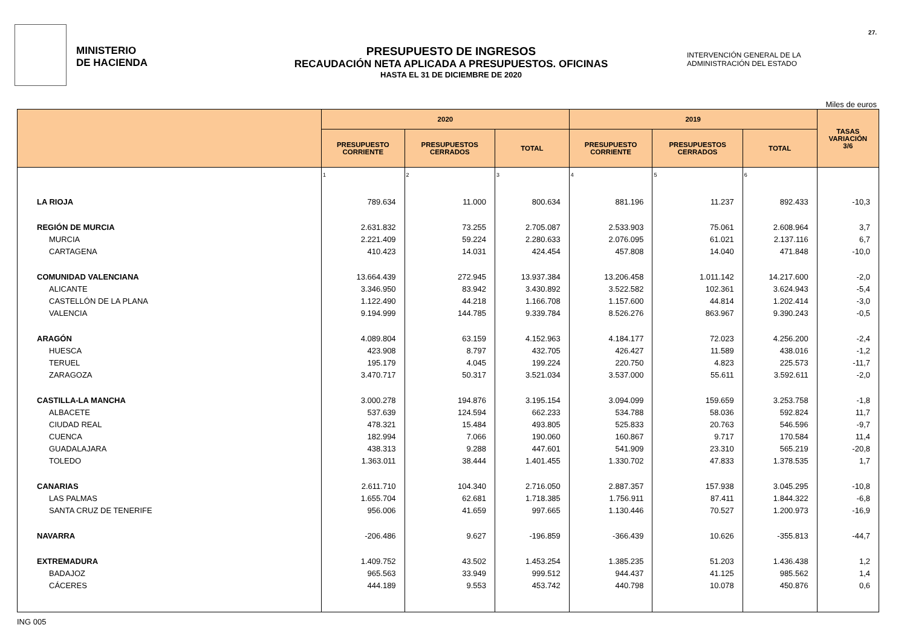27.
MINISTERIO
DE HACIENDA
PRESUPUESTO DE INGRESOS
RECAUDACIÓN NETA APLICADA A PRESUPUESTOS. OFICINAS
HASTA EL 31 DE DICIEMBRE DE 2020
INTERVENCIÓN GENERAL DE LA ADMINISTRACIÓN DEL ESTADO
Miles de euros
| | 2020 | | | 2019 | | | TASAS VARIACIÓN 3/6 |
| --- | --- | --- | --- | --- | --- | --- | --- |
| | PRESUPUESTO CORRIENTE | PRESUPUESTOS CERRADOS | TOTAL | PRESUPUESTO CORRIENTE | PRESUPUESTOS CERRADOS | TOTAL | |
| | 1 | 2 | 3 | 4 | 5 | 6 | |
| LA RIOJA | 789.634 | 11.000 | 800.634 | 881.196 | 11.237 | 892.433 | -10,3 |
| REGIÓN DE MURCIA | 2.631.832 | 73.255 | 2.705.087 | 2.533.903 | 75.061 | 2.608.964 | 3,7 |
| MURCIA | 2.221.409 | 59.224 | 2.280.633 | 2.076.095 | 61.021 | 2.137.116 | 6,7 |
| CARTAGENA | 410.423 | 14.031 | 424.454 | 457.808 | 14.040 | 471.848 | -10,0 |
| COMUNIDAD VALENCIANA | 13.664.439 | 272.945 | 13.937.384 | 13.206.458 | 1.011.142 | 14.217.600 | -2,0 |
| ALICANTE | 3.346.950 | 83.942 | 3.430.892 | 3.522.582 | 102.361 | 3.624.943 | -5,4 |
| CASTELLÓN DE LA PLANA | 1.122.490 | 44.218 | 1.166.708 | 1.157.600 | 44.814 | 1.202.414 | -3,0 |
| VALENCIA | 9.194.999 | 144.785 | 9.339.784 | 8.526.276 | 863.967 | 9.390.243 | -0,5 |
| ARAGÓN | 4.089.804 | 63.159 | 4.152.963 | 4.184.177 | 72.023 | 4.256.200 | -2,4 |
| HUESCA | 423.908 | 8.797 | 432.705 | 426.427 | 11.589 | 438.016 | -1,2 |
| TERUEL | 195.179 | 4.045 | 199.224 | 220.750 | 4.823 | 225.573 | -11,7 |
| ZARAGOZA | 3.470.717 | 50.317 | 3.521.034 | 3.537.000 | 55.611 | 3.592.611 | -2,0 |
| CASTILLA-LA MANCHA | 3.000.278 | 194.876 | 3.195.154 | 3.094.099 | 159.659 | 3.253.758 | -1,8 |
| ALBACETE | 537.639 | 124.594 | 662.233 | 534.788 | 58.036 | 592.824 | 11,7 |
| CIUDAD REAL | 478.321 | 15.484 | 493.805 | 525.833 | 20.763 | 546.596 | -9,7 |
| CUENCA | 182.994 | 7.066 | 190.060 | 160.867 | 9.717 | 170.584 | 11,4 |
| GUADALAJARA | 438.313 | 9.288 | 447.601 | 541.909 | 23.310 | 565.219 | -20,8 |
| TOLEDO | 1.363.011 | 38.444 | 1.401.455 | 1.330.702 | 47.833 | 1.378.535 | 1,7 |
| CANARIAS | 2.611.710 | 104.340 | 2.716.050 | 2.887.357 | 157.938 | 3.045.295 | -10,8 |
| LAS PALMAS | 1.655.704 | 62.681 | 1.718.385 | 1.756.911 | 87.411 | 1.844.322 | -6,8 |
| SANTA CRUZ DE TENERIFE | 956.006 | 41.659 | 997.665 | 1.130.446 | 70.527 | 1.200.973 | -16,9 |
| NAVARRA | -206.486 | 9.627 | -196.859 | -366.439 | 10.626 | -355.813 | -44,7 |
| EXTREMADURA | 1.409.752 | 43.502 | 1.453.254 | 1.385.235 | 51.203 | 1.436.438 | 1,2 |
| BADAJOZ | 965.563 | 33.949 | 999.512 | 944.437 | 41.125 | 985.562 | 1,4 |
| CÁCERES | 444.189 | 9.553 | 453.742 | 440.798 | 10.078 | 450.876 | 0,6 |
ING 005